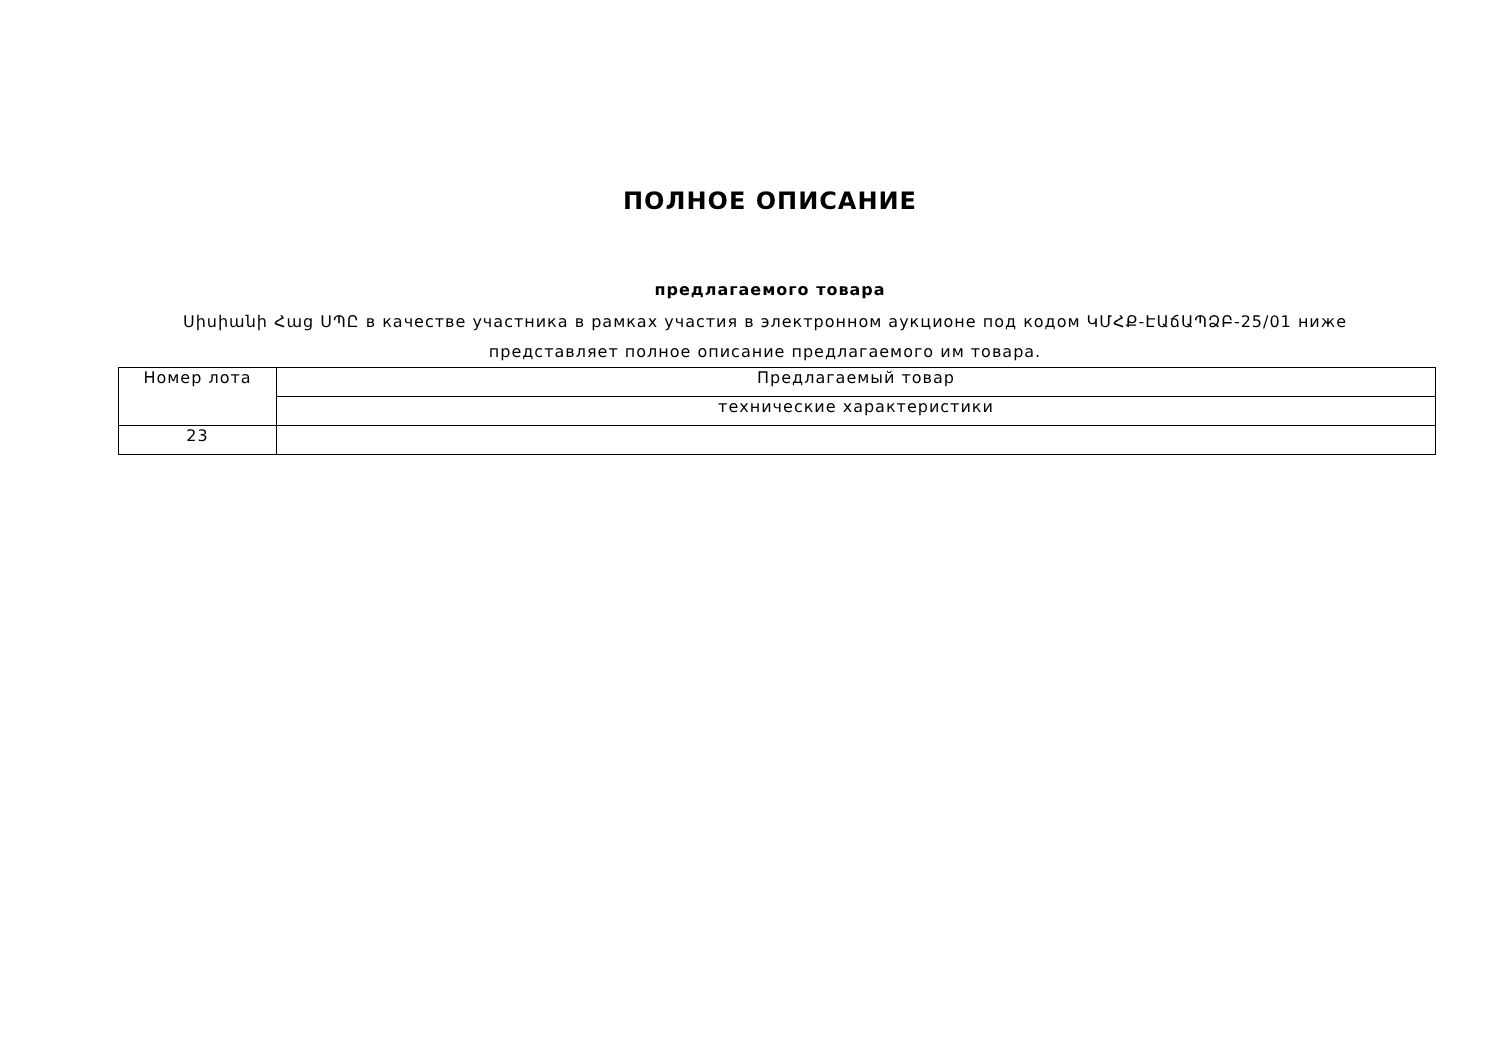ПОЛНОЕ ОПИСАНИЕ
предлагаемого товара
Սիսիանի Հաց ՍՊԸ в качестве участника в рамках участия в электронном аукционе под кодом ԿՄՀՔ-ԷԱճԱՊՁԲ-25/01 ниже представляет полное описание предлагаемого им товара.
| Номер лота | Предлагаемый товар |
| | технические характеристики |
| 23 | |